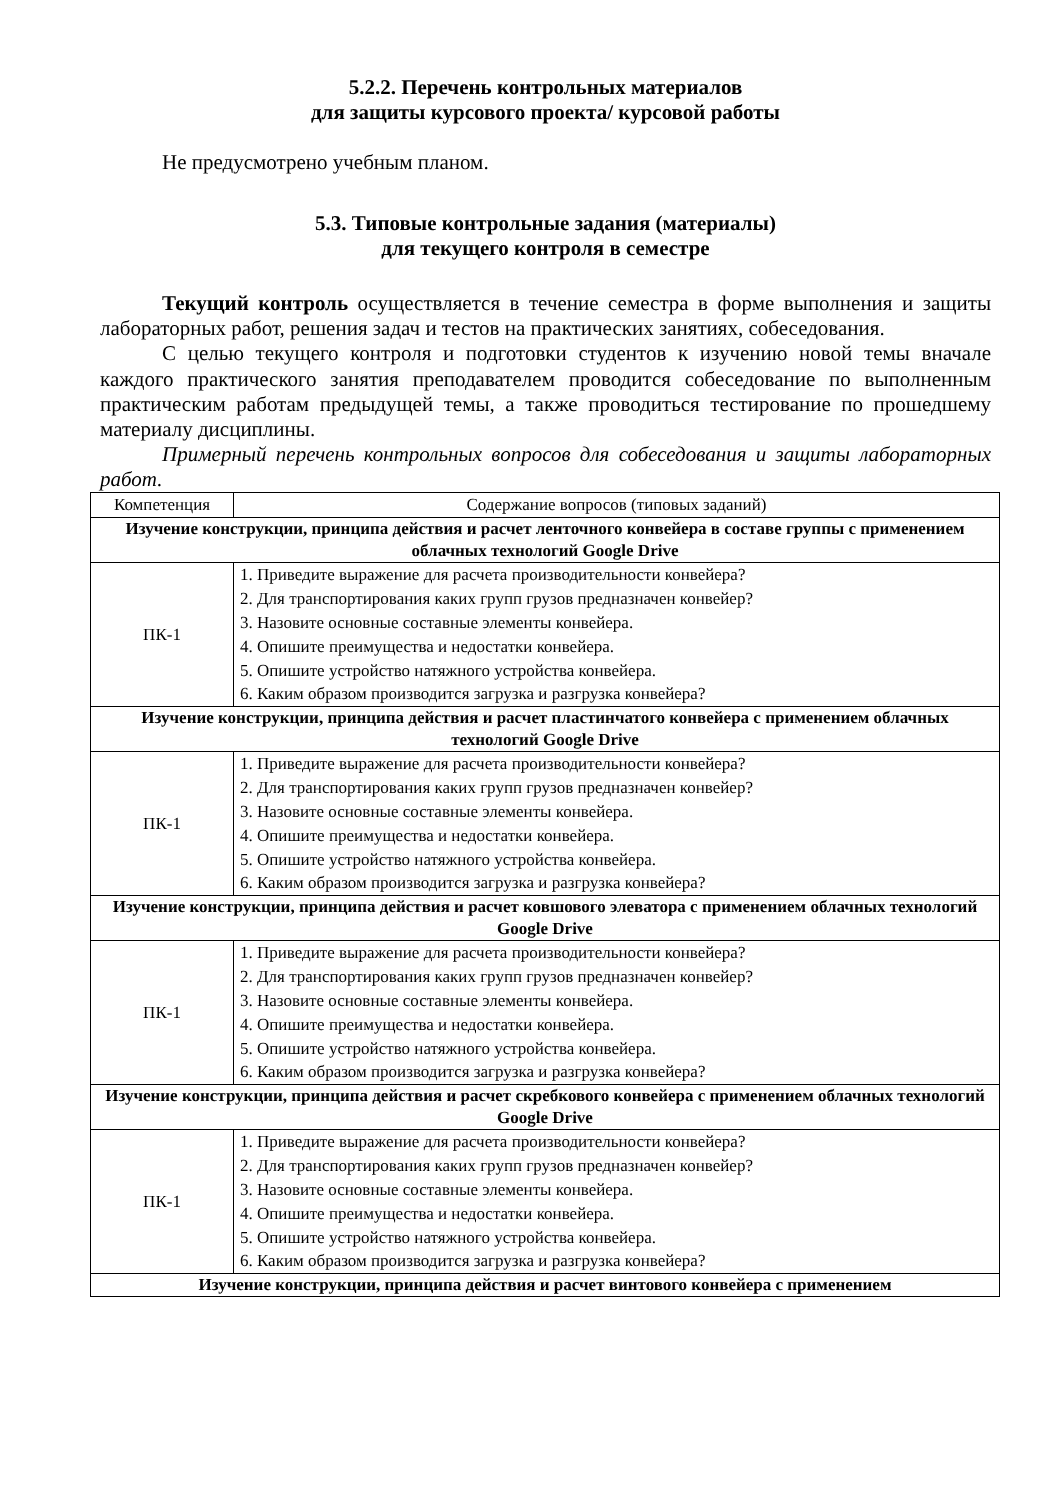5.2.2. Перечень контрольных материалов
для защиты курсового проекта/ курсовой работы
Не предусмотрено учебным планом.
5.3. Типовые контрольные задания (материалы)
для текущего контроля в семестре
Текущий контроль осуществляется в течение семестра в форме выполнения и защиты лабораторных работ, решения задач и тестов на практических занятиях, собеседования.
С целью текущего контроля и подготовки студентов к изучению новой темы вначале каждого практического занятия преподавателем проводится собеседование по выполненным практическим работам предыдущей темы, а также проводиться тестирование по прошедшему материалу дисциплины.
Примерный перечень контрольных вопросов для собеседования и защиты лабораторных работ.
| Компетенция | Содержание вопросов (типовых заданий) |
| --- | --- |
| Изучение конструкции, принципа действия и расчет ленточного конвейера в составе группы с применением облачных технологий Google Drive | |
| ПК-1 | 1. Приведите выражение для расчета производительности конвейера? 2. Для транспортирования каких групп грузов предназначен конвейер? 3. Назовите основные составные элементы конвейера. 4. Опишите преимущества и недостатки конвейера. 5. Опишите устройство натяжного устройства конвейера. 6. Каким образом производится загрузка и разгрузка конвейера? |
| Изучение конструкции, принципа действия и расчет пластинчатого конвейера с применением облачных технологий Google Drive | |
| ПК-1 | 1. Приведите выражение для расчета производительности конвейера? 2. Для транспортирования каких групп грузов предназначен конвейер? 3. Назовите основные составные элементы конвейера. 4. Опишите преимущества и недостатки конвейера. 5. Опишите устройство натяжного устройства конвейера. 6. Каким образом производится загрузка и разгрузка конвейера? |
| Изучение конструкции, принципа действия и расчет ковшового элеватора с применением облачных технологий Google Drive | |
| ПК-1 | 1. Приведите выражение для расчета производительности конвейера? 2. Для транспортирования каких групп грузов предназначен конвейер? 3. Назовите основные составные элементы конвейера. 4. Опишите преимущества и недостатки конвейера. 5. Опишите устройство натяжного устройства конвейера. 6. Каким образом производится загрузка и разгрузка конвейера? |
| Изучение конструкции, принципа действия и расчет скребкового конвейера с применением облачных технологий Google Drive | |
| ПК-1 | 1. Приведите выражение для расчета производительности конвейера? 2. Для транспортирования каких групп грузов предназначен конвейер? 3. Назовите основные составные элементы конвейера. 4. Опишите преимущества и недостатки конвейера. 5. Опишите устройство натяжного устройства конвейера. 6. Каким образом производится загрузка и разгрузка конвейера? |
| Изучение конструкции, принципа действия и расчет винтового конвейера с применением | |